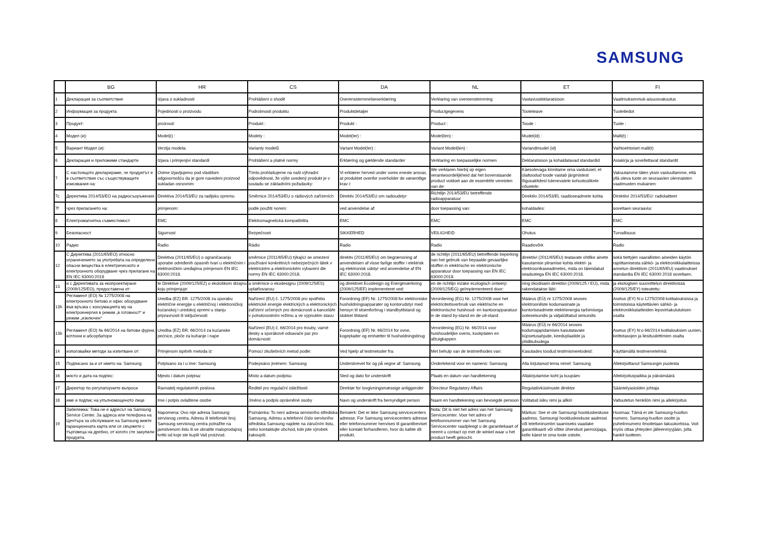SAMSUNG
| | BG | HR | CS | DA | NL | ET | FI |
| --- | --- | --- | --- | --- | --- | --- | --- |
| 1 | Декларация за съответствие | Izjava o sukladnosti | Prohlášení o shodě | Overensstemmelseserklæring | Verklaring van overeenstemming | Vastavusdeklaratsioon | Vaatimuksenmuk-aisuusvakuutus |
| 2 | Информация за продукта | Pojedinosti o proizvodu | Podrobnosti produktu | Produktdetaljer | Productgegevens | Tooteteave | Tuotetiedot |
| 3 | Продукт: | proizvod: | Produkt : | Produkt : | Product : | Toode : | Tuote : |
| 4 | Модел (и): | Model(i) : | Modely : | Model(ler) : | Model(len) : | Mudel(id) : | Malli(t) : |
| 5 | Вариант Модел (и): | Verzija modela: | Varianty modelů | Variant Model(ler) : | Variant Model(len) : | Variandimudel (id) | Vaihtoehtoiset malli(t) |
| 6 | Декларация и приложими стандарти | Izjava i primjenjivi standardi | Prohlášení a platné normy | Erklæring og gældende standarder | Verklaring en toepasselijke normen | Deklaratsioon ja kohaldatavad standardid | Asiakirja ja sovellettavat standardit |
| 7 | С настоящото декларираме, че продуктът е в съответствие със съществуващите изисквания на: | Ovime izjavljujemo pod vlastitom odgovornošću da je gore navedeni proizvod sukladan osnovnim | Tímto prohlašujeme na naši výhradní odpovědnost, že výše uvedený produkt je v souladu se základními požadavky: | Vi erklærer herved under vores eneste ansvar, at produktet ovenfor overholder de væsentlige krav i: | We verklaren hierbij op eigen verantwoordelijkheid dat het bovenstaande product voldoet aan de essentiële vereisten van de: | Käesolevaga kinnitame oma vastutusel, et ülaltoodud toode vastab järgmistest õigusaktidest tulenevatele kohustuslikele nõuetele: | Vakuutamme täten yksin vastuullamme, että yllä oleva tuote on seuraavien olennaisten vaatimusten mukainen: |
| 7c | Директива 2014/53/ЕО на радиосъоръжения | Direktiva 2014/53/EU za radijsku opremu | Směrnice 2014/53/EU o rádiových zařízeních | Direktiv 2014/53/EU om radioudstyr | Richtlijn 2014/53/EU betreffende radioapparatuur | Direktiiv 2014/53/EL raadioseadmete kohta | Direktiivi 2014/53/EU: radiolaitteet |
| 7f | чрез прилагането на: | primjenom: | podle použití norem: | ved anvendelse af: | door toepassing van: | kohaldades: | soveltaen seuraavia: |
| 8 | Електромагнитна съвместимост | EMC | Elektromagnetická kompatibilita | EMC | EMC | EMC | EMC |
| 9 | Безопасност | Sigurnost | Bezpečnost | SIKKERHED | VEILIGHEID | Ohutus | Turvallisuus |
| 10 | Радио | Radio | Rádio | Radio | Radio | Raadiovõrk | Radio |
| 12 | С Директива (2011/65/ЕО) относно ограничението за употребата на определени опасни вещества в електрическото и електронното оборудване чрез прилагане на EN IEC 63000:2018 | Direktiva (2011/65/EU) o ograničavanju uporabe određenih opasnih tvari u električnim i elektroničkim uređajima primjenom EN IEC 63000:2018. | směrnice (2011/65/EU) týkající se omezení používání konkrétních nebezpečných látek v elektrickém a elektronickém vybavení dle normy EN IEC 63000:2018. | direktiv (2011/65/EU) om begrænsning af anvendelsen af visse farlige stoffer i elektrisk og elektronisk udstyr ved anvendelse af EN IEC 63000:2018. | de richtlijn (2011/65/EU) betreffende beperking van het gebruik van bepaalde gevaarlijke stoffen in elektrische en elektronische apparatuur door toepassing van EN IEC 63000:2018. | direktiivi (2011/65/EU) teatavate ohtlike ainete kasutamise piiramise kohta elektri- ja elektroonikaseadmetes, mida on täiendatud seadustega EN IEC 63000:2018. | sekä tiettyjen vaarallisten aineiden käytön rajoittamisesta sähkö- ja elektroniikkalaitteissa annetun direktiivin (2011/65/EU) vaatimukset standardia EN IEC 63000:2018 soveltaen. |
| 13 | и с Директивата за екопроектиране (2009/125/ЕО), предоставена от: | te Direktive (2009/125/EZ) o ekološkom dizajnu koju primjenjuje: | a směrnice o ekodesignu (2009/125/ES) uplatňovanou: | og direktivet Ecodesign og Energimærkning (2009/125/EF) implementeret ved: | en de richtlijn inzake ecologisch ontwerp (2009/125/EG) geïmplementeerd door: | ning ökodisaini direktiivi (2009/125 / EÜ), mida rakendatakse läbi: | ja ekologisen suunnittelun direktiivissä (2009/125/EY) toteutettu: |
| 13h | Регламент (ЕО) № 1275/2008 на електронното битово и офис оборудване във връзка с консумацията му на електроенергия в режим „в готовност“ и режим „изключен“ | Uredba (EZ) BR. 1275/2008 za uporabu električne energije u električnoj i elektroničkoj kućanskoj i uredskoj opremi u stanju pripravnosti ili isključenosti | Nařízení (EU) č. 1275/2008 pro spotřebu elektrické energie elektrických a elektronických zařízení určených pro domácnosti a kanceláře v pohotovostním režimu a ve vypnutém stavu | Forordning (EF) Nr. 1275/2008 for elektroniske husholdningsapparater og kontorudstyr med hensyn til strømforbrug i standbytilstand og slukket tilstand | Verordening (EG) Nr. 1275/2008 voor het elektriciteitsverbruik van elektrische en elektronische huishoud- en kantoorapparatuur in de stand by-stand en de uit-stand | Määrus (EÜ) nr 1275/2008 seoses elektrooniliste kodumasinate ja kontoriseadmete elektrienergia tarbimisega ooteseisundis ja väljalülitatud seisundis | Asetus (EY) N:o 1275/2008 kotitalouksissa ja toimistoissa käytettävien sähkö- ja elektroniikkalaitteiden lepovirtakulutuksen osalta |
| 13b | Регламент (ЕО) № 66/2014 на битови фурни, котлони и абсорбатори | Uredba (EZ) BR. 66/2014 za kućanske pećnice, ploče za kuhanje i nape | Nařízení (EU) č. 66/2014 pro trouby, varné desky a sporákové odsavače par pro domácnosti | Forordning (EF) Nr. 66/2014 for ovne, kogeplader og emhætter til husholdningsbrug | Verordening (EG) Nr. 66/2014 voor huishoudelijke ovens, kookplaten en afzuigkappen | Määrus (EÜ) nr 66/2014 seoses kodumajapidamises kasutatavate küpsetusahjude, keeduplaatide ja pliidikubudega | Asetus (EY) N:o 66/2014 kotitalouksien uunien, keittotasojen ja liesituulettimien osalta |
| 14 | използвайки методи за изпитване от: | Primjenom ispitnih metoda iz: | Pomocí zkušebních metod podle: | Ved hjælp af testmetoder fra: | Met behulp van de testmethodes van: | Kasutades toodud testimismeetodeid: | Käyttämällä testimenetelmiä: |
| 15 | Подписано за и от името на: Samsung | Potpisano za i u ime: Samsung | Podepsáno jménem: Samsung | Underskrevet for og på vegne af: Samsung | Ondertekend voor en namens: Samsung | Alla kirjutanud tema nimel: Samsung | Allekirjoittanut Samsungin puolesta |
| 16 | място и дата на подпис: | Mjesto i datum potpisa: | Místo a datum podpisu | Sted og dato for underskrift | Plaats en datum van handtekening | Allakirjutamise koht ja kuupäev | Allekirjoituspaikka ja päivämäärä |
| 17 | Директор по регулаторните въпроси | Ravnatelj regulatornih poslova | Ředitel pro regulační záležitosti | Direktør for lovgivningsmæssige anliggender | Directeur Regulatory Affairs | Regulatiivküsimuste direktor | Sääntelyasioiden johtaja |
| 18 | име и подпис на упълномощеното лице | Ime i potpis ovlaštene osobe | Jméno a podpis oprávněné osoby | Navn og underskrift fra bemyndiget person | Naam en handtekening van bevoegde persoon | Volitatud isiku nimi ja allkiri | Valtuutetun henkilön nimi ja allekirjoitus |
| 19 | Забележка: Това не е адресът на Samsung Service Center. За адреса или телефона на Центъра за обслужване на Samsung вижте гаранционната карта или се свържете с търговеца на дребно, от когото сте закупили продукта. | Napomena: Ovo nije adresa Samsung servisnog centra. Adresu ili telefonski broj Samsung servisnog centra potražite na jamstvenom listu ili se obratite maloprodajnoj tvrtki od koje ste kupili Vaš proizvod. | Poznámka: To není adresa servisního střediska Samsung. Adresu a telefonní číslo servisního střediska Samsung najdete na záručním listu, nebo kontaktujte obchod, kde jste výrobek zakoupili. | Bemærk: Det er ikke Samsung servicecenters adresse. For Samsung servicecenters adresse eller telefonnummer henvises til garantibeviset eller kontakt forhandleren, hvor du købte dit produkt. | Nota: Dit is niet het adres van het Samsung Servicecenter. Voor het adres of telefoonnummer van het Samsung Servicecenter raadpleegt u de garantiekaart of neemt u contact op met de winkel waar u het product heeft gekocht. | Märkus: See ei ole Samsungi hoolduskeskuse aadress. Samsungi hoolduskeskuse aadressi või telefoninumbri saamiseks vaadake garantiikaarti või võtke ühendust jaemüüjaga, kelle käest te oma toote ostsite. | Huomaa: Tämä ei ole Samsung-huollon numero. Samsung-huollon osoite ja puhelinnumero ilmoitetaan takuukortissa. Voit myös ottaa yhteyden jälleenmyyjään, jolta hankit tuotteen. |